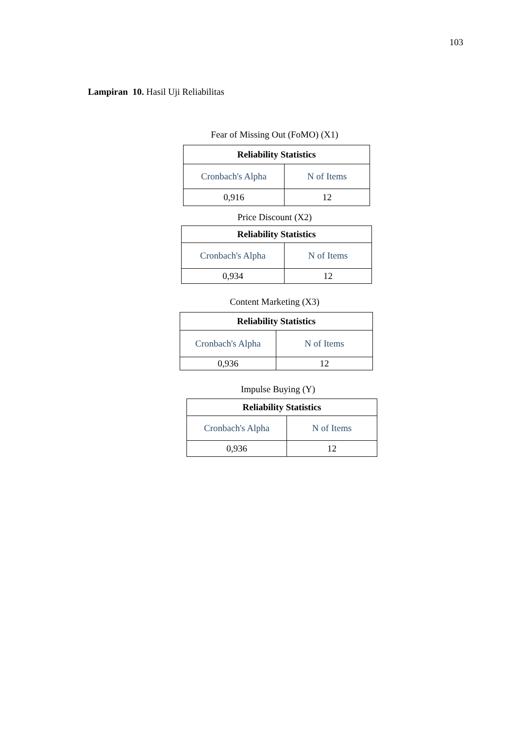103
Lampiran 10. Hasil Uji Reliabilitas
Fear of Missing Out (FoMO) (X1)
| Reliability Statistics | |
| --- | --- |
| Cronbach's Alpha | N of Items |
| 0,916 | 12 |
Price Discount (X2)
| Reliability Statistics | |
| --- | --- |
| Cronbach's Alpha | N of Items |
| 0,934 | 12 |
Content Marketing (X3)
| Reliability Statistics | |
| --- | --- |
| Cronbach's Alpha | N of Items |
| 0,936 | 12 |
Impulse Buying (Y)
| Reliability Statistics | |
| --- | --- |
| Cronbach's Alpha | N of Items |
| 0,936 | 12 |